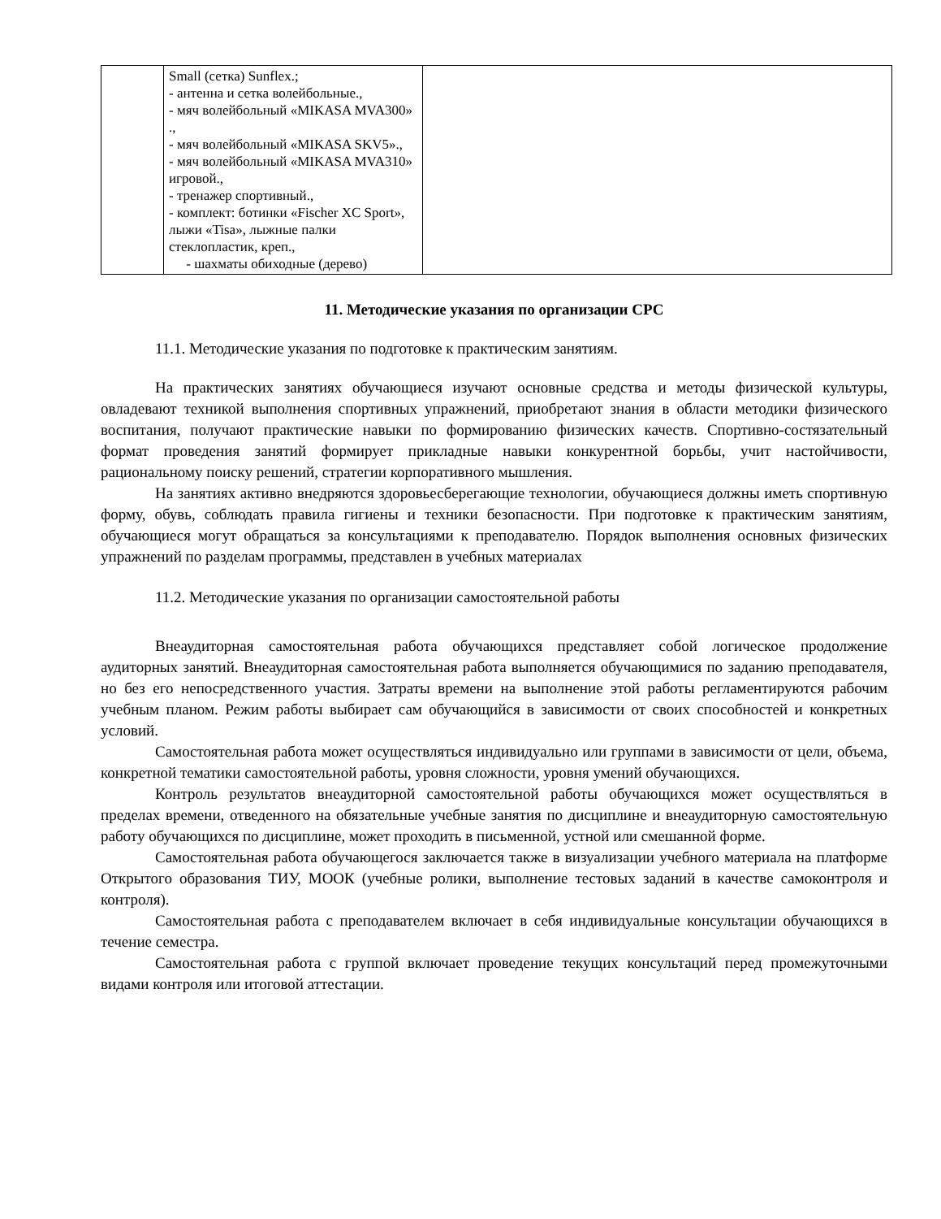| | Small (сетка) Sunflex.; - антенна и сетка волейбольные., - мяч волейбольный «MIKASA MVA300» ., - мяч волейбольный «MIKASA SKV5»., - мяч волейбольный «MIKASA MVA310» игровой., - тренажер спортивный., - комплект: ботинки «Fischer XC Sport», лыжи «Tisa», лыжные палки стеклопластик, креп., - шахматы обиходные (дерево) | |
11. Методические указания по организации СРС
11.1. Методические указания по подготовке к практическим занятиям.
На практических занятиях обучающиеся изучают основные средства и методы физической культуры, овладевают техникой выполнения спортивных упражнений, приобретают знания в области методики физического воспитания, получают практические навыки по формированию физических качеств. Спортивно-состязательный формат проведения занятий формирует прикладные навыки конкурентной борьбы, учит настойчивости, рациональному поиску решений, стратегии корпоративного мышления.
На занятиях активно внедряются здоровьесберегающие технологии, обучающиеся должны иметь спортивную форму, обувь, соблюдать правила гигиены и техники безопасности. При подготовке к практическим занятиям, обучающиеся могут обращаться за консультациями к преподавателю. Порядок выполнения основных физических упражнений по разделам программы, представлен в учебных материалах
11.2. Методические указания по организации самостоятельной работы
Внеаудиторная самостоятельная работа обучающихся представляет собой логическое продолжение аудиторных занятий. Внеаудиторная самостоятельная работа выполняется обучающимися по заданию преподавателя, но без его непосредственного участия. Затраты времени на выполнение этой работы регламентируются рабочим учебным планом. Режим работы выбирает сам обучающийся в зависимости от своих способностей и конкретных условий.
Самостоятельная работа может осуществляться индивидуально или группами в зависимости от цели, объема, конкретной тематики самостоятельной работы, уровня сложности, уровня умений обучающихся.
Контроль результатов внеаудиторной самостоятельной работы обучающихся может осуществляться в пределах времени, отведенного на обязательные учебные занятия по дисциплине и внеаудиторную самостоятельную работу обучающихся по дисциплине, может проходить в письменной, устной или смешанной форме.
Самостоятельная работа обучающегося заключается также в визуализации учебного материала на платформе Открытого образования ТИУ, МООК (учебные ролики, выполнение тестовых заданий в качестве самоконтроля и контроля).
Самостоятельная работа с преподавателем включает в себя индивидуальные консультации обучающихся в течение семестра.
Самостоятельная работа с группой включает проведение текущих консультаций перед промежуточными видами контроля или итоговой аттестации.